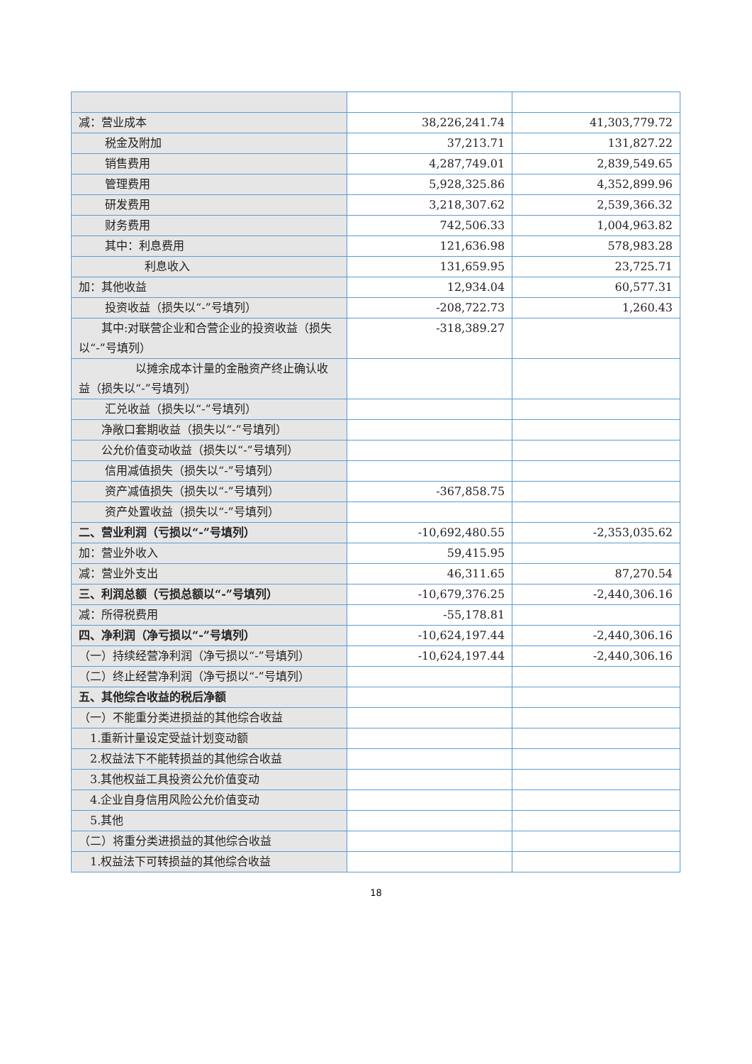| 减：营业成本 | 38,226,241.74 | 41,303,779.72 |
| 税金及附加 | 37,213.71 | 131,827.22 |
| 销售费用 | 4,287,749.01 | 2,839,549.65 |
| 管理费用 | 5,928,325.86 | 4,352,899.96 |
| 研发费用 | 3,218,307.62 | 2,539,366.32 |
| 财务费用 | 742,506.33 | 1,004,963.82 |
| 其中：利息费用 | 121,636.98 | 578,983.28 |
| 利息收入 | 131,659.95 | 23,725.71 |
| 加：其他收益 | 12,934.04 | 60,577.31 |
| 投资收益（损失以“-”号填列） | -208,722.73 | 1,260.43 |
| 其中:对联营企业和合营企业的投资收益（损失以“-”号填列） | -318,389.27 | |
| 以摊余成本计量的金融资产终止确认收益（损失以“-”号填列） | | |
| 汇兑收益（损失以“-”号填列） | | |
| 净敞口套期收益（损失以“-”号填列） | | |
| 公允价值变动收益（损失以“-”号填列） | | |
| 信用减值损失（损失以“-”号填列） | | |
| 资产减值损失（损失以“-”号填列） | -367,858.75 | |
| 资产处置收益（损失以“-”号填列） | | |
| 二、营业利润（亏损以“-”号填列） | -10,692,480.55 | -2,353,035.62 |
| 加：营业外收入 | 59,415.95 | |
| 减：营业外支出 | 46,311.65 | 87,270.54 |
| 三、利润总额（亏损总额以“-”号填列） | -10,679,376.25 | -2,440,306.16 |
| 减：所得税费用 | -55,178.81 | |
| 四、净利润（净亏损以“-”号填列） | -10,624,197.44 | -2,440,306.16 |
| （一）持续经营净利润（净亏损以“-”号填列） | -10,624,197.44 | -2,440,306.16 |
| （二）终止经营净利润（净亏损以“-”号填列） | | |
| 五、其他综合收益的税后净额 | | |
| （一）不能重分类进损益的其他综合收益 | | |
| 1.重新计量设定受益计划变动额 | | |
| 2.权益法下不能转损益的其他综合收益 | | |
| 3.其他权益工具投资公允价值变动 | | |
| 4.企业自身信用风险公允价值变动 | | |
| 5.其他 | | |
| （二）将重分类进损益的其他综合收益 | | |
| 1.权益法下可转损益的其他综合收益 | | |
18